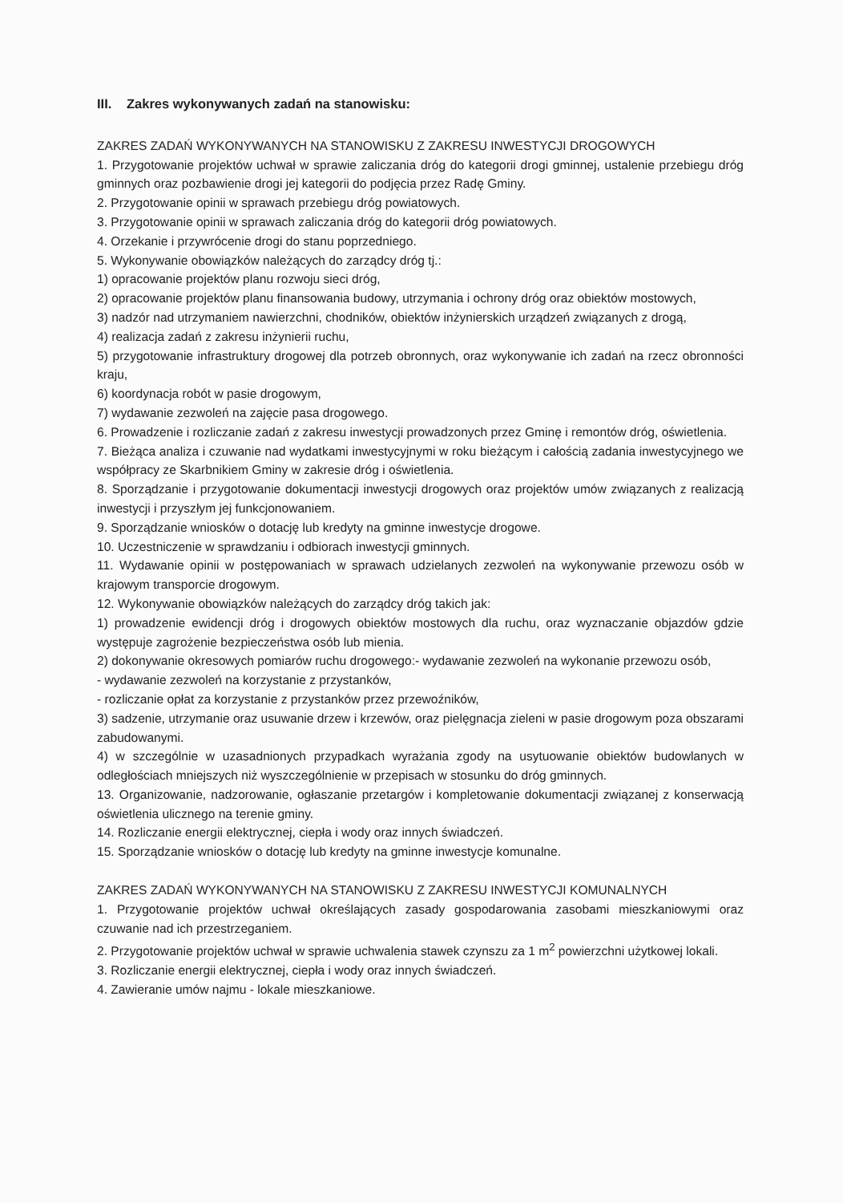III. Zakres wykonywanych zadań na stanowisku:
ZAKRES ZADAŃ WYKONYWANYCH NA STANOWISKU Z ZAKRESU INWESTYCJI DROGOWYCH
1. Przygotowanie projektów uchwał w sprawie zaliczania dróg do kategorii drogi gminnej, ustalenie przebiegu dróg gminnych oraz pozbawienie drogi jej kategorii do podjęcia przez Radę Gminy.
2. Przygotowanie opinii w sprawach przebiegu dróg powiatowych.
3. Przygotowanie opinii w sprawach zaliczania dróg do kategorii dróg powiatowych.
4. Orzekanie i przywrócenie drogi do stanu poprzedniego.
5. Wykonywanie obowiązków należących do zarządcy dróg tj.:
1) opracowanie projektów planu rozwoju sieci dróg,
2) opracowanie projektów planu finansowania budowy, utrzymania i ochrony dróg oraz obiektów mostowych,
3) nadzór nad utrzymaniem nawierzchni, chodników, obiektów inżynierskich urządzeń związanych z drogą,
4) realizacja zadań z zakresu inżynierii ruchu,
5) przygotowanie infrastruktury drogowej dla potrzeb obronnych, oraz wykonywanie ich zadań na rzecz obronności kraju,
6) koordynacja robót w pasie drogowym,
7) wydawanie zezwoleń na zajęcie pasa drogowego.
6. Prowadzenie i rozliczanie zadań z zakresu inwestycji prowadzonych przez Gminę i remontów dróg, oświetlenia.
7. Bieżąca analiza i czuwanie nad wydatkami inwestycyjnymi w roku bieżącym i całością zadania inwestycyjnego we współpracy ze Skarbnikiem Gminy w zakresie dróg i oświetlenia.
8. Sporządzanie i przygotowanie dokumentacji inwestycji drogowych oraz projektów umów związanych z realizacją inwestycji i przyszłym jej funkcjonowaniem.
9. Sporządzanie wniosków o dotację lub kredyty na gminne inwestycje drogowe.
10. Uczestniczenie w sprawdzaniu i odbiorach inwestycji gminnych.
11. Wydawanie opinii w postępowaniach w sprawach udzielanych zezwoleń na wykonywanie przewozu osób w krajowym transporcie drogowym.
12. Wykonywanie obowiązków należących do zarządcy dróg takich jak:
1) prowadzenie ewidencji dróg i drogowych obiektów mostowych dla ruchu, oraz wyznaczanie objazdów gdzie występuje zagrożenie bezpieczeństwa osób lub mienia.
2) dokonywanie okresowych pomiarów ruchu drogowego:- wydawanie zezwoleń na wykonanie przewozu osób,
- wydawanie zezwoleń na korzystanie z przystanków,
- rozliczanie opłat za korzystanie z przystanków przez przewoźników,
3) sadzenie, utrzymanie oraz usuwanie drzew i krzewów, oraz pielęgnacja zieleni w pasie drogowym poza obszarami zabudowanymi.
4) w szczególnie w uzasadnionych przypadkach wyrażania zgody na usytuowanie obiektów budowlanych w odległościach mniejszych niż wyszczególnienie w przepisach w stosunku do dróg gminnych.
13. Organizowanie, nadzorowanie, ogłaszanie przetargów i kompletowanie dokumentacji związanej z konserwacją oświetlenia ulicznego na terenie gminy.
14. Rozliczanie energii elektrycznej, ciepła i wody oraz innych świadczeń.
15. Sporządzanie wniosków o dotację lub kredyty na gminne inwestycje komunalne.
ZAKRES ZADAŃ WYKONYWANYCH NA STANOWISKU Z ZAKRESU INWESTYCJI KOMUNALNYCH
1. Przygotowanie projektów uchwał określających zasady gospodarowania zasobami mieszkaniowymi oraz czuwanie nad ich przestrzeganiem.
2. Przygotowanie projektów uchwał w sprawie uchwalenia stawek czynszu za 1 m<sup>2</sup> powierzchni użytkowej lokali.
3. Rozliczanie energii elektrycznej, ciepła i wody oraz innych świadczeń.
4. Zawieranie umów najmu - lokale mieszkaniowe.